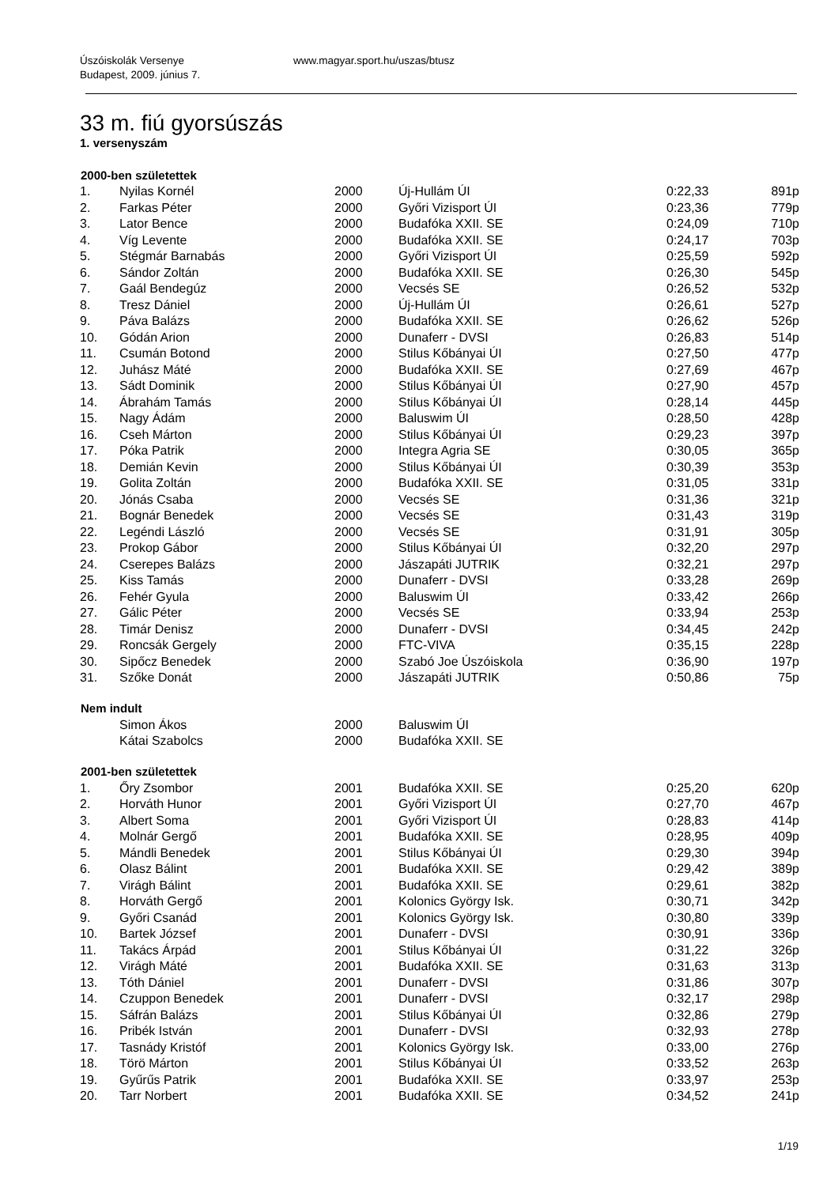Úszóiskolák Versenye www.magyar.sport.hu/uszas/btusz
Budapest, 2009. június 7.
33 m. fiú gyorsúszás
1. versenyszám
| 2000-ben születettek | | | | | |
| --- | --- | --- | --- | --- | --- |
| 1. | Nyilas Kornél | 2000 | Új-Hullám ÚI | 0:22,33 | 891p |
| 2. | Farkas Péter | 2000 | Győri Vizisport ÚI | 0:23,36 | 779p |
| 3. | Lator Bence | 2000 | Budafóka XXII. SE | 0:24,09 | 710p |
| 4. | Víg Levente | 2000 | Budafóka XXII. SE | 0:24,17 | 703p |
| 5. | Stégmár Barnabás | 2000 | Győri Vizisport ÚI | 0:25,59 | 592p |
| 6. | Sándor Zoltán | 2000 | Budafóka XXII. SE | 0:26,30 | 545p |
| 7. | Gaál Bendegúz | 2000 | Vecsés SE | 0:26,52 | 532p |
| 8. | Tresz Dániel | 2000 | Új-Hullám ÚI | 0:26,61 | 527p |
| 9. | Páva Balázs | 2000 | Budafóka XXII. SE | 0:26,62 | 526p |
| 10. | Gódán Arion | 2000 | Dunaferr - DVSI | 0:26,83 | 514p |
| 11. | Csumán Botond | 2000 | Stilus Kőbányai ÚI | 0:27,50 | 477p |
| 12. | Juhász Máté | 2000 | Budafóka XXII. SE | 0:27,69 | 467p |
| 13. | Sádt Dominik | 2000 | Stilus Kőbányai ÚI | 0:27,90 | 457p |
| 14. | Ábrahám Tamás | 2000 | Stilus Kőbányai ÚI | 0:28,14 | 445p |
| 15. | Nagy Ádám | 2000 | Baluswim ÚI | 0:28,50 | 428p |
| 16. | Cseh Márton | 2000 | Stilus Kőbányai ÚI | 0:29,23 | 397p |
| 17. | Póka Patrik | 2000 | Integra Agria SE | 0:30,05 | 365p |
| 18. | Demián Kevin | 2000 | Stilus Kőbányai ÚI | 0:30,39 | 353p |
| 19. | Golita Zoltán | 2000 | Budafóka XXII. SE | 0:31,05 | 331p |
| 20. | Jónás Csaba | 2000 | Vecsés SE | 0:31,36 | 321p |
| 21. | Bognár Benedek | 2000 | Vecsés SE | 0:31,43 | 319p |
| 22. | Legéndi László | 2000 | Vecsés SE | 0:31,91 | 305p |
| 23. | Prokop Gábor | 2000 | Stilus Kőbányai ÚI | 0:32,20 | 297p |
| 24. | Cserepes Balázs | 2000 | Jászapáti JUTRIK | 0:32,21 | 297p |
| 25. | Kiss Tamás | 2000 | Dunaferr - DVSI | 0:33,28 | 269p |
| 26. | Fehér Gyula | 2000 | Baluswim ÚI | 0:33,42 | 266p |
| 27. | Gálic Péter | 2000 | Vecsés SE | 0:33,94 | 253p |
| 28. | Timár Denisz | 2000 | Dunaferr - DVSI | 0:34,45 | 242p |
| 29. | Roncsák Gergely | 2000 | FTC-VIVA | 0:35,15 | 228p |
| 30. | Sipőcz Benedek | 2000 | Szabó Joe Úszóiskola | 0:36,90 | 197p |
| 31. | Szőke Donát | 2000 | Jászapáti JUTRIK | 0:50,86 | 75p |
| Nem indult | | | | | |
| | Simon Ákos | 2000 | Baluswim ÚI | | |
| | Kátai Szabolcs | 2000 | Budafóka XXII. SE | | |
| 2001-ben születettek | | | | | |
| 1. | Őry Zsombor | 2001 | Budafóka XXII. SE | 0:25,20 | 620p |
| 2. | Horváth Hunor | 2001 | Győri Vizisport ÚI | 0:27,70 | 467p |
| 3. | Albert Soma | 2001 | Győri Vizisport ÚI | 0:28,83 | 414p |
| 4. | Molnár Gergő | 2001 | Budafóka XXII. SE | 0:28,95 | 409p |
| 5. | Mándli Benedek | 2001 | Stilus Kőbányai ÚI | 0:29,30 | 394p |
| 6. | Olasz Bálint | 2001 | Budafóka XXII. SE | 0:29,42 | 389p |
| 7. | Virágh Bálint | 2001 | Budafóka XXII. SE | 0:29,61 | 382p |
| 8. | Horváth Gergő | 2001 | Kolonics György Isk. | 0:30,71 | 342p |
| 9. | Győri Csanád | 2001 | Kolonics György Isk. | 0:30,80 | 339p |
| 10. | Bartek József | 2001 | Dunaferr - DVSI | 0:30,91 | 336p |
| 11. | Takács Árpád | 2001 | Stilus Kőbányai ÚI | 0:31,22 | 326p |
| 12. | Virágh Máté | 2001 | Budafóka XXII. SE | 0:31,63 | 313p |
| 13. | Tóth Dániel | 2001 | Dunaferr - DVSI | 0:31,86 | 307p |
| 14. | Czuppon Benedek | 2001 | Dunaferr - DVSI | 0:32,17 | 298p |
| 15. | Sáfrán Balázs | 2001 | Stilus Kőbányai ÚI | 0:32,86 | 279p |
| 16. | Pribék István | 2001 | Dunaferr - DVSI | 0:32,93 | 278p |
| 17. | Tasnády Kristóf | 2001 | Kolonics György Isk. | 0:33,00 | 276p |
| 18. | Törö Márton | 2001 | Stilus Kőbányai ÚI | 0:33,52 | 263p |
| 19. | Gyűrűs Patrik | 2001 | Budafóka XXII. SE | 0:33,97 | 253p |
| 20. | Tarr Norbert | 2001 | Budafóka XXII. SE | 0:34,52 | 241p |
1/19